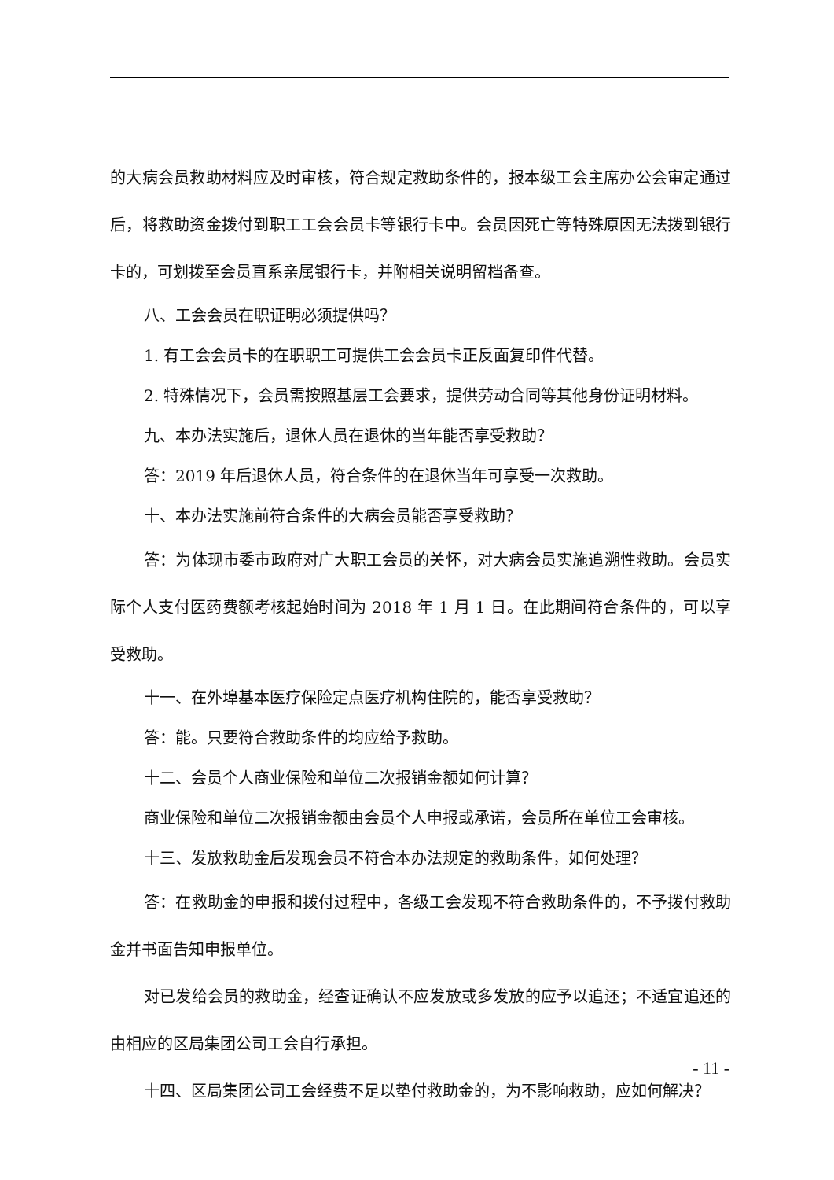的大病会员救助材料应及时审核，符合规定救助条件的，报本级工会主席办公会审定通过后，将救助资金拨付到职工工会会员卡等银行卡中。会员因死亡等特殊原因无法拨到银行卡的，可划拨至会员直系亲属银行卡，并附相关说明留档备查。
八、工会会员在职证明必须提供吗？
1. 有工会会员卡的在职职工可提供工会会员卡正反面复印件代替。
2. 特殊情况下，会员需按照基层工会要求，提供劳动合同等其他身份证明材料。
九、本办法实施后，退休人员在退休的当年能否享受救助？
答：2019 年后退休人员，符合条件的在退休当年可享受一次救助。
十、本办法实施前符合条件的大病会员能否享受救助？
答：为体现市委市政府对广大职工会员的关怀，对大病会员实施追溯性救助。会员实际个人支付医药费额考核起始时间为 2018 年 1 月 1 日。在此期间符合条件的，可以享受救助。
十一、在外埠基本医疗保险定点医疗机构住院的，能否享受救助？
答：能。只要符合救助条件的均应给予救助。
十二、会员个人商业保险和单位二次报销金额如何计算？
商业保险和单位二次报销金额由会员个人申报或承诺，会员所在单位工会审核。
十三、发放救助金后发现会员不符合本办法规定的救助条件，如何处理？
答：在救助金的申报和拨付过程中，各级工会发现不符合救助条件的，不予拨付救助金并书面告知申报单位。
对已发给会员的救助金，经查证确认不应发放或多发放的应予以追还；不适宜追还的由相应的区局集团公司工会自行承担。
十四、区局集团公司工会经费不足以垫付救助金的，为不影响救助，应如何解决？
- 11 -